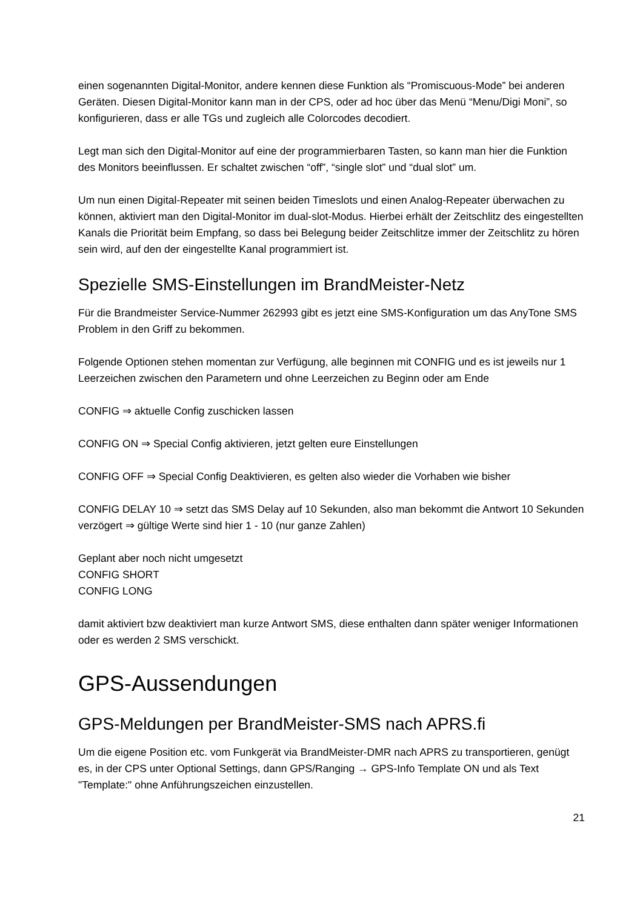einen sogenannten Digital-Monitor, andere kennen diese Funktion als “Promiscuous-Mode” bei anderen Geräten. Diesen Digital-Monitor kann man in der CPS, oder ad hoc über das Menü “Menu/Digi Moni”, so konfigurieren, dass er alle TGs und zugleich alle Colorcodes decodiert.
Legt man sich den Digital-Monitor auf eine der programmierbaren Tasten, so kann man hier die Funktion des Monitors beeinflussen. Er schaltet zwischen “off”, “single slot” und “dual slot” um.
Um nun einen Digital-Repeater mit seinen beiden Timeslots und einen Analog-Repeater überwachen zu können, aktiviert man den Digital-Monitor im dual-slot-Modus. Hierbei erhält der Zeitschlitz des eingestellten Kanals die Priorität beim Empfang, so dass bei Belegung beider Zeitschlitze immer der Zeitschlitz zu hören sein wird, auf den der eingestellte Kanal programmiert ist.
Spezielle SMS-Einstellungen im BrandMeister-Netz
Für die Brandmeister Service-Nummer 262993 gibt es jetzt eine SMS-Konfiguration um das AnyTone SMS Problem in den Griff zu bekommen.
Folgende Optionen stehen momentan zur Verfügung, alle beginnen mit CONFIG und es ist jeweils nur 1 Leerzeichen zwischen den Parametern und ohne Leerzeichen zu Beginn oder am Ende
CONFIG ⇒ aktuelle Config zuschicken lassen
CONFIG ON ⇒ Special Config aktivieren, jetzt gelten eure Einstellungen
CONFIG OFF ⇒ Special Config Deaktivieren, es gelten also wieder die Vorhaben wie bisher
CONFIG DELAY 10 ⇒ setzt das SMS Delay auf 10 Sekunden, also man bekommt die Antwort 10 Sekunden verzögert ⇒ gültige Werte sind hier 1 - 10 (nur ganze Zahlen)
Geplant aber noch nicht umgesetzt
CONFIG SHORT
CONFIG LONG
damit aktiviert bzw deaktiviert man kurze Antwort SMS, diese enthalten dann später weniger Informationen oder es werden 2 SMS verschickt.
GPS-Aussendungen
GPS-Meldungen per BrandMeister-SMS nach APRS.fi
Um die eigene Position etc. vom Funkgerät via BrandMeister-DMR nach APRS zu transportieren, genügt es, in der CPS unter Optional Settings, dann GPS/Ranging → GPS-Info Template ON und als Text "Template:" ohne Anführungszeichen einzustellen.
21